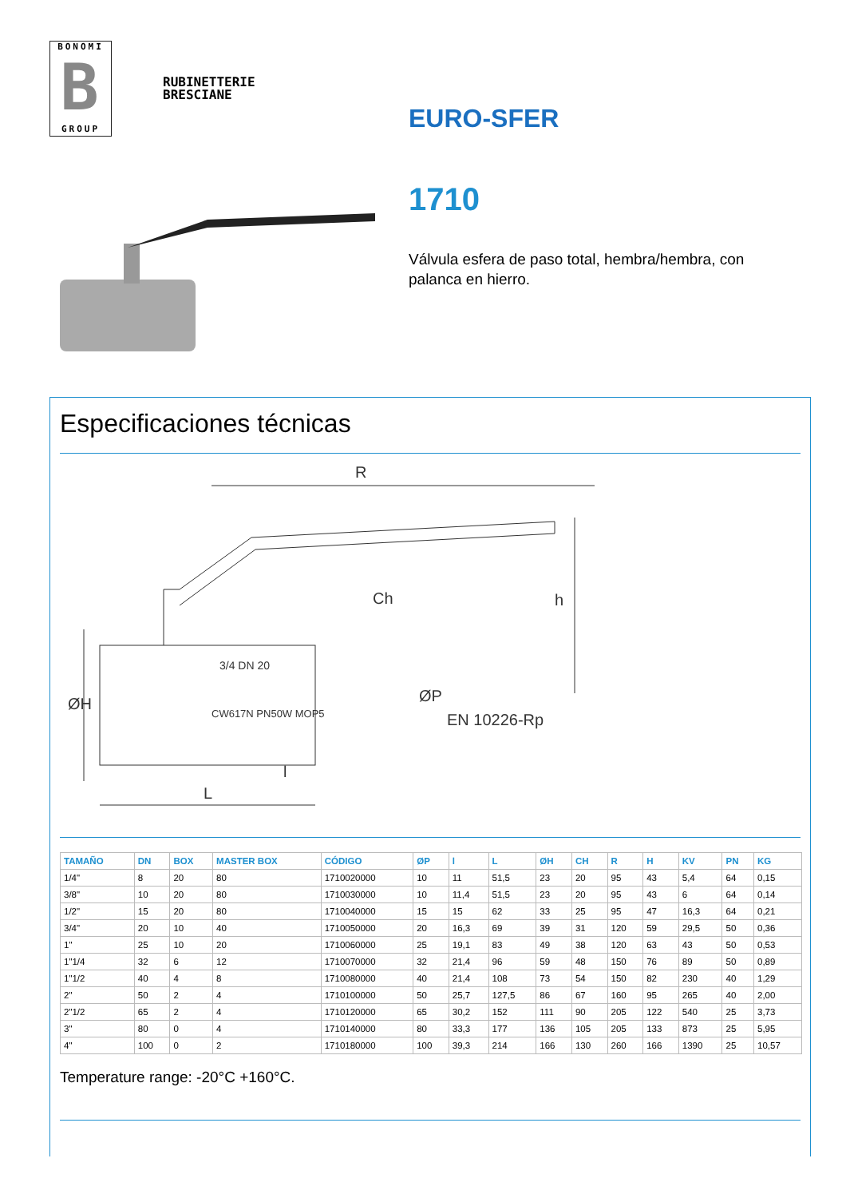BONOMI
B
GROUP
RUBINETTERIE
BRESCIANE
EURO-SFER
1710
Válvula esfera de paso total, hembra/hembra, con palanca en hierro.
Especificaciones técnicas
R
Ch
h
ØH
ØP
EN 10226-Rp
l
L
3/4 DN 20
CW617N PN50W MOP5
| TAMAÑO | DN | BOX | MASTER BOX | CÓDIGO | ØP | l | L | ØH | CH | R | H | KV | PN | KG |
| --- | --- | --- | --- | --- | --- | --- | --- | --- | --- | --- | --- | --- | --- | --- |
| 1/4" | 8 | 20 | 80 | 1710020000 | 10 | 11 | 51,5 | 23 | 20 | 95 | 43 | 5,4 | 64 | 0,15 |
| 3/8" | 10 | 20 | 80 | 1710030000 | 10 | 11,4 | 51,5 | 23 | 20 | 95 | 43 | 6 | 64 | 0,14 |
| 1/2" | 15 | 20 | 80 | 1710040000 | 15 | 15 | 62 | 33 | 25 | 95 | 47 | 16,3 | 64 | 0,21 |
| 3/4" | 20 | 10 | 40 | 1710050000 | 20 | 16,3 | 69 | 39 | 31 | 120 | 59 | 29,5 | 50 | 0,36 |
| 1" | 25 | 10 | 20 | 1710060000 | 25 | 19,1 | 83 | 49 | 38 | 120 | 63 | 43 | 50 | 0,53 |
| 1"1/4 | 32 | 6 | 12 | 1710070000 | 32 | 21,4 | 96 | 59 | 48 | 150 | 76 | 89 | 50 | 0,89 |
| 1"1/2 | 40 | 4 | 8 | 1710080000 | 40 | 21,4 | 108 | 73 | 54 | 150 | 82 | 230 | 40 | 1,29 |
| 2" | 50 | 2 | 4 | 1710100000 | 50 | 25,7 | 127,5 | 86 | 67 | 160 | 95 | 265 | 40 | 2,00 |
| 2"1/2 | 65 | 2 | 4 | 1710120000 | 65 | 30,2 | 152 | 111 | 90 | 205 | 122 | 540 | 25 | 3,73 |
| 3" | 80 | 0 | 4 | 1710140000 | 80 | 33,3 | 177 | 136 | 105 | 205 | 133 | 873 | 25 | 5,95 |
| 4" | 100 | 0 | 2 | 1710180000 | 100 | 39,3 | 214 | 166 | 130 | 260 | 166 | 1390 | 25 | 10,57 |
Temperature range: -20°C +160°C.